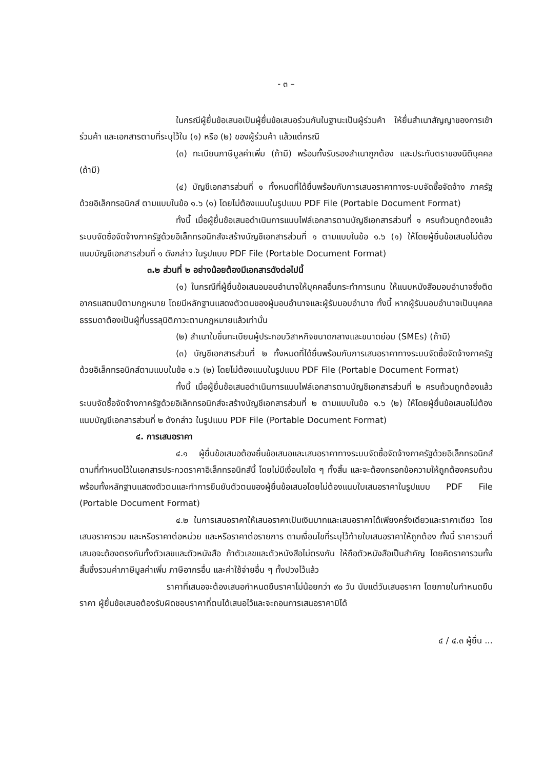- ๓ –
ในกรณีผู้ยื่นข้อเสนอเป็นผู้ยื่นข้อเสนอร่วมกันในฐานะเป็นผู้ร่วมค้า ให้ยื่นสำเนาสัญญาของการเข้าร่วมค้า และเอกสารตามที่ระบุไว้ใน (๑) หรือ (๒) ของผู้ร่วมค้า แล้วแต่กรณี
(๓) ทะเบียนภาษีมูลค่าเพิ่ม (ถ้ามี) พร้อมทั้งรับรองสำเนาถูกต้อง และประทับตราของนิติบุคคล (ถ้ามี)
(๔) บัญชีเอกสารส่วนที่ ๑ ทั้งหมดที่ได้ยื่นพร้อมกับการเสนอราคาทางระบบจัดซื้อจัดจ้าง ภาครัฐด้วยอิเล็กทรอนิกส์ ตามแบบในข้อ ๑.๖ (๑) โดยไม่ต้องแนบในรูปแบบ PDF File (Portable Document Format)
ทั้งนี้ เมื่อผู้ยื่นข้อเสนอดำเนินการแนบไฟล์เอกสารตามบัญชีเอกสารส่วนที่ ๑ ครบถ้วนถูกต้องแล้ว ระบบจัดซื้อจัดจ้างภาครัฐด้วยอิเล็กทรอนิกส์จะสร้างบัญชีเอกสารส่วนที่ ๑ ตามแบบในข้อ ๑.๖ (๑) ให้โดยผู้ยื่นข้อเสนอไม่ต้องแนบบัญชีเอกสารส่วนที่ ๑ ดังกล่าว ในรูปแบบ PDF File (Portable Document Format)
๓.๒ ส่วนที่ ๒ อย่างน้อยต้องมีเอกสารดังต่อไปนี้
(๑) ในกรณีที่ผู้ยื่นข้อเสนอมอบอำนาจให้บุคคลอื่นกระทำการแทน ให้แนบหนังสือมอบอำนาจซึ่งติดอากรแสตมป์ตามกฎหมาย โดยมีหลักฐานแสดงตัวตนของผู้มอบอำนาจและผู้รับมอบอำนาจ ทั้งนี้ หากผู้รับมอบอำนาจเป็นบุคคลธรรมดาต้องเป็นผู้ที่บรรลุนิติภาวะตามกฎหมายแล้วเท่านั้น
(๒) สำเนาใบขึ้นทะเบียนผู้ประกอบวิสาหกิจขนาดกลางและขนาดย่อม (SMEs) (ถ้ามี)
(๓) บัญชีเอกสารส่วนที่ ๒ ทั้งหมดที่ได้ยื่นพร้อมกับการเสนอราคาทางระบบจัดซื้อจัดจ้างภาครัฐด้วยอิเล็กทรอนิกส์ตามแบบในข้อ ๑.๖ (๒) โดยไม่ต้องแนบในรูปแบบ PDF File (Portable Document Format)
ทั้งนี้ เมื่อผู้ยื่นข้อเสนอดำเนินการแนบไฟล์เอกสารตามบัญชีเอกสารส่วนที่ ๒ ครบถ้วนถูกต้องแล้ว ระบบจัดซื้อจัดจ้างภาครัฐด้วยอิเล็กทรอนิกส์จะสร้างบัญชีเอกสารส่วนที่ ๒ ตามแบบในข้อ ๑.๖ (๒) ให้โดยผู้ยื่นข้อเสนอไม่ต้องแนบบัญชีเอกสารส่วนที่ ๒ ดังกล่าว ในรูปแบบ PDF File (Portable Document Format)
๔. การเสนอราคา
๔.๑ ผู้ยื่นข้อเสนอต้องยื่นข้อเสนอและเสนอราคาทางระบบจัดซื้อจัดจ้างภาครัฐด้วยอิเล็กทรอนิกส์ตามที่กำหนดไว้ในเอกสารประกวดราคาอิเล็กทรอนิกส์นี้ โดยไม่มีเงื่อนไขใด ๆ ทั้งสิ้น และจะต้องกรอกข้อความให้ถูกต้องครบถ้วน พร้อมทั้งหลักฐานแสดงตัวตนและทำการยืนยันตัวตนของผู้ยื่นข้อเสนอโดยไม่ต้องแนบใบเสนอราคาในรูปแบบ PDF File (Portable Document Format)
๔.๒ ในการเสนอราคาให้เสนอราคาเป็นเงินบาทและเสนอราคาได้เพียงครั้งเดียวและราคาเดียว โดยเสนอราคารวม และหรือราคาต่อหน่วย และหรือราคาต่อรายการ ตามเงื่อนไขที่ระบุไว้ท้ายใบเสนอราคาให้ถูกต้อง ทั้งนี้ ราคารวมที่เสนอจะต้องตรงกันทั้งตัวเลขและตัวหนังสือ ถ้าตัวเลขและตัวหนังสือไม่ตรงกัน ให้ถือตัวหนังสือเป็นสำคัญ โดยคิดราคารวมทั้งสิ้นซึ่งรวมค่าภาษีมูลค่าเพิ่ม ภาษีอากรอื่น และค่าใช้จ่ายอื่น ๆ ทั้งปวงไว้แล้ว
ราคาที่เสนอจะต้องเสนอกำหนดยืนราคาไม่น้อยกว่า ๙๐ วัน นับแต่วันเสนอราคา โดยภายในกำหนดยืนราคา ผู้ยื่นข้อเสนอต้องรับผิดชอบราคาที่ตนได้เสนอไว้และจะถอนการเสนอราคามิได้
๔ / ๔.๓ ผู้ยื่น ...